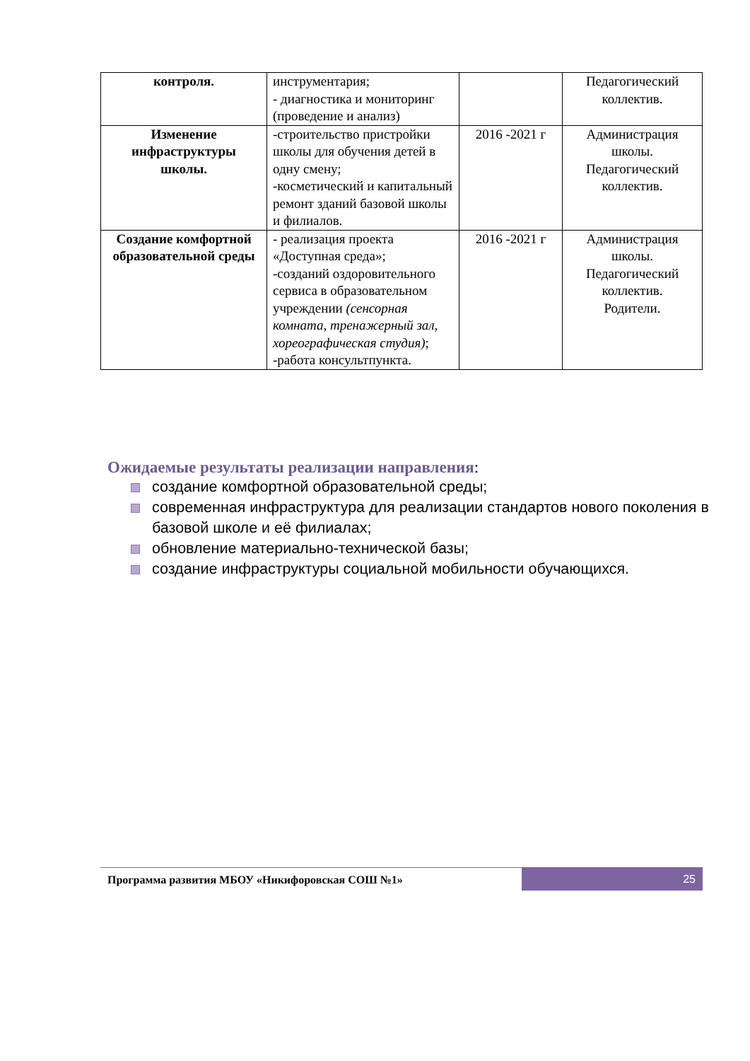| контроля. | инструментария; - диагностика и мониторинг (проведение и анализ) | | Педагогический коллектив. |
| Изменение инфраструктуры школы. | -строительство пристройки школы для обучения детей в одну смену; -косметический и капитальный ремонт зданий базовой школы и филиалов. | 2016 -2021 г | Администрация школы. Педагогический коллектив. |
| Создание комфортной образовательной среды | - реализация проекта «Доступная среда»; -созданий оздоровительного сервиса в образовательном учреждении (сенсорная комната, тренажерный зал, хореографическая студия) ; -работа консультпункта. | 2016 -2021 г | Администрация школы. Педагогический коллектив. Родители. |
Ожидаемые результаты реализации направления:
создание комфортной образовательной среды;
современная инфраструктура для реализации стандартов нового поколения в базовой школе и её филиалах;
обновление материально-технической базы;
создание инфраструктуры социальной мобильности обучающихся.
Программа развития МБОУ «Никифоровская СОШ №1»
25